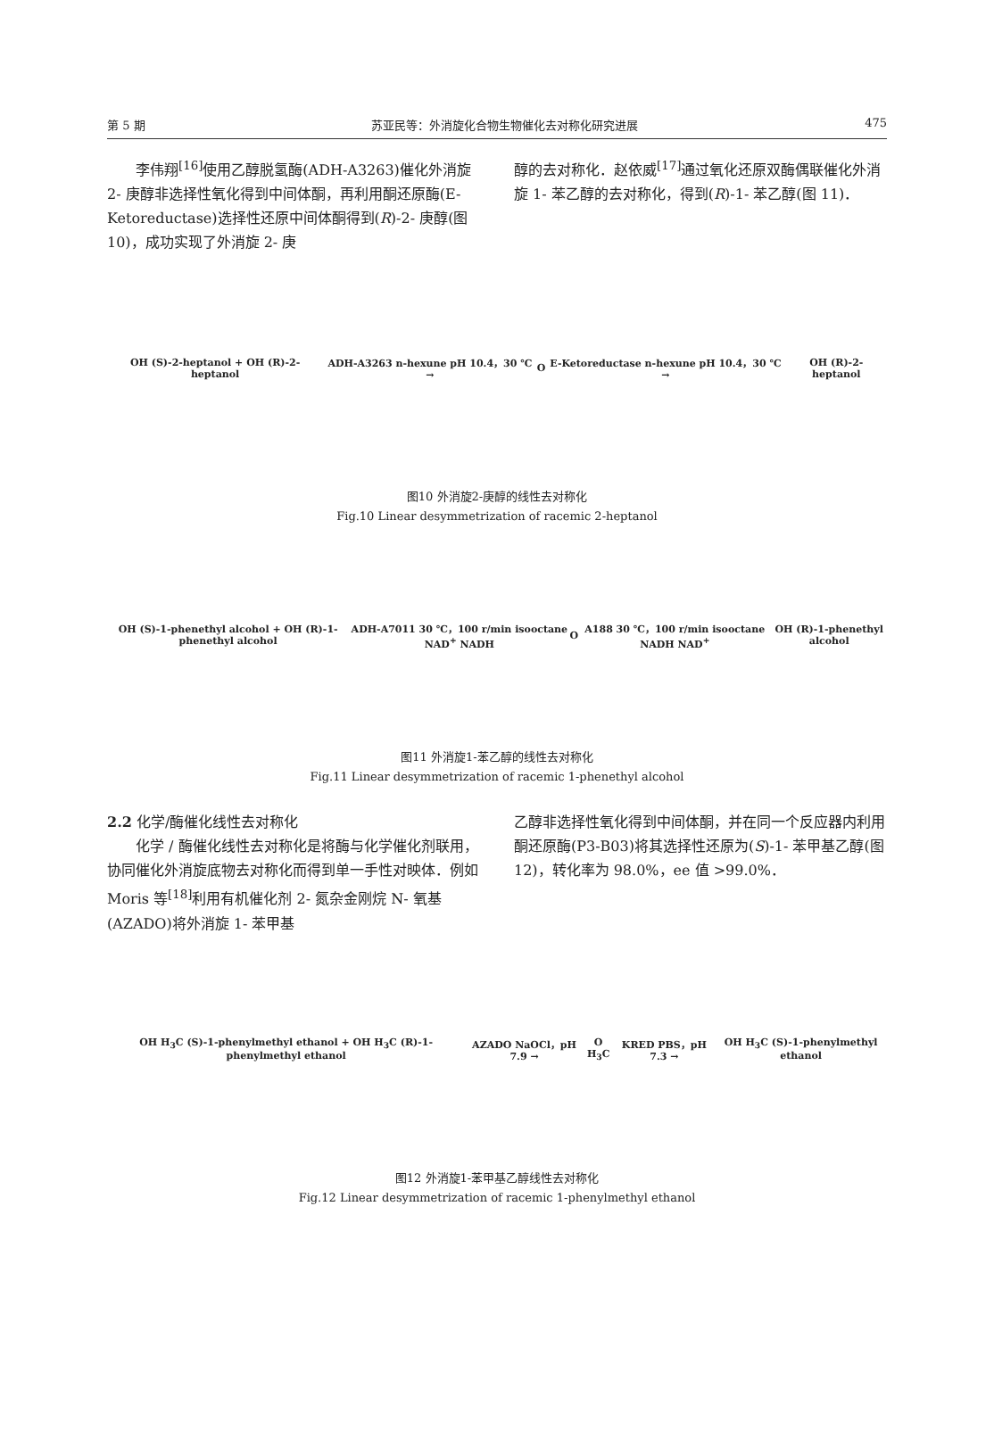第 5 期 苏亚民等：外消旋化合物生物催化去对称化研究进展 475
　　李伟翔<sup>[16]</sup>使用乙醇脱氢酶(ADH-A3263)催化外消旋 2- 庚醇非选择性氧化得到中间体酮，再利用酮还原酶(E-Ketoreductase)选择性还原中间体酮得到(R)-2- 庚醇(图 10)，成功实现了外消旋 2- 庚
醇的去对称化．赵依威<sup>[17]</sup>通过氧化还原双酶偶联催化外消旋 1- 苯乙醇的去对称化，得到(R)-1- 苯乙醇(图 11)．
OH (S)-2-heptanol + OH (R)-2-heptanol ADH-A3263 n-hexune pH 10.4，30 ℃ → O E-Ketoreductase n-hexune pH 10.4，30 ℃ → OH (R)-2-heptanol
图10 外消旋2-庚醇的线性去对称化
Fig.10 Linear desymmetrization of racemic 2-heptanol
OH (S)-1-phenethyl alcohol + OH (R)-1-phenethyl alcohol ADH-A7011 30 ℃，100 r/min isooctane NAD<sup>+</sup> NADH O A188 30 ℃，100 r/min isooctane NADH NAD<sup>+</sup> OH (R)-1-phenethyl alcohol
图11 外消旋1-苯乙醇的线性去对称化
Fig.11 Linear desymmetrization of racemic 1-phenethyl alcohol
2.2 化学/酶催化线性去对称化
　　化学 / 酶催化线性去对称化是将酶与化学催化剂联用，协同催化外消旋底物去对称化而得到单一手性对映体．例如 Moris 等<sup>[18]</sup>利用有机催化剂 2- 氮杂金刚烷 N- 氧基(AZADO)将外消旋 1- 苯甲基
乙醇非选择性氧化得到中间体酮，并在同一个反应器内利用酮还原酶(P3-B03)将其选择性还原为(S)-1- 苯甲基乙醇(图 12)，转化率为 98.0%，ee 值 >99.0%．
OH H<sub>3</sub>C (S)-1-phenylmethyl ethanol + OH H<sub>3</sub>C (R)-1-phenylmethyl ethanol AZADO NaOCl，pH 7.9 → O H<sub>3</sub>C KRED PBS，pH 7.3 → OH H<sub>3</sub>C (S)-1-phenylmethyl ethanol
图12 外消旋1-苯甲基乙醇线性去对称化
Fig.12 Linear desymmetrization of racemic 1-phenylmethyl ethanol